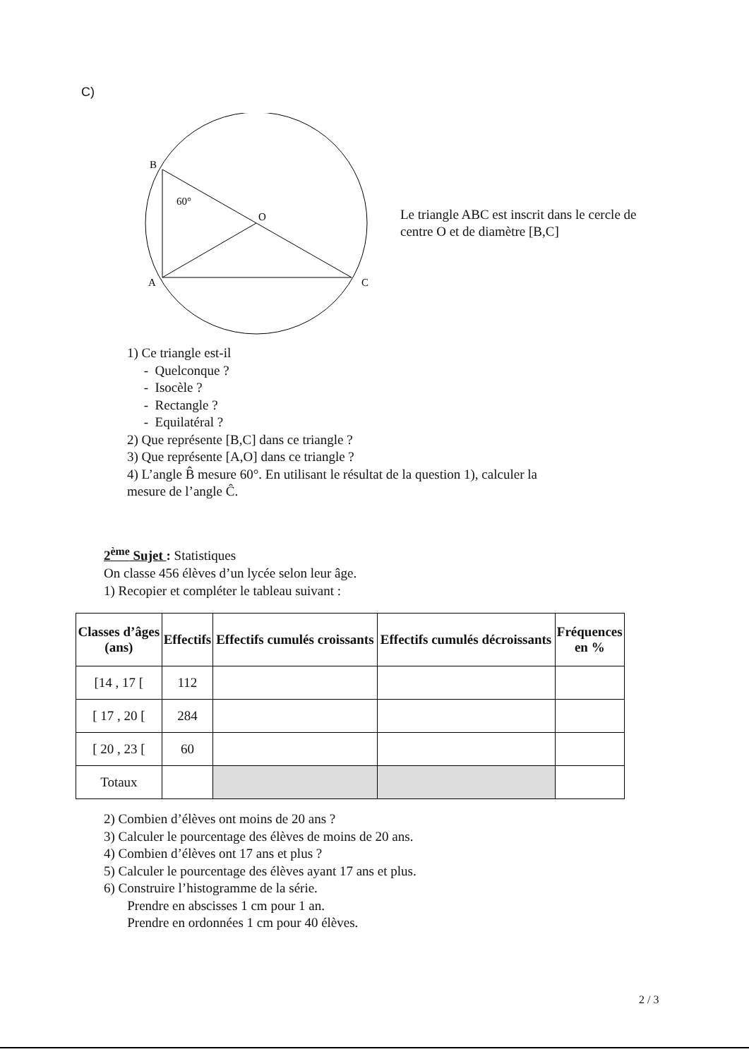C)
B
60°
O
A
C
Le triangle ABC est inscrit dans le cercle de centre O et de diamètre [B,C]
1) Ce triangle est-il
- Quelconque ?
- Isocèle ?
- Rectangle ?
- Equilatéral ?
2) Que représente [B,C] dans ce triangle ?
3) Que représente [A,O] dans ce triangle ?
4) L’angle B̂ mesure 60°. En utilisant le résultat de la question 1), calculer la
mesure de l’angle Ĉ.
2<sup>ème</sup> Sujet : Statistiques
On classe 456 élèves d’un lycée selon leur âge.
1) Recopier et compléter le tableau suivant :
| Classes d’âges (ans) | Effectifs | Effectifs cumulés croissants | Effectifs cumulés décroissants | Fréquences en % |
| --- | --- | --- | --- | --- |
| [14 , 17 [ | 112 | | | |
| [ 17 , 20 [ | 284 | | | |
| [ 20 , 23 [ | 60 | | | |
| Totaux | | | | |
2) Combien d’élèves ont moins de 20 ans ?
3) Calculer le pourcentage des élèves de moins de 20 ans.
4) Combien d’élèves ont 17 ans et plus ?
5) Calculer le pourcentage des élèves ayant 17 ans et plus.
6) Construire l’histogramme de la série.
Prendre en abscisses 1 cm pour 1 an.
Prendre en ordonnées 1 cm pour 40 élèves.
2 / 3